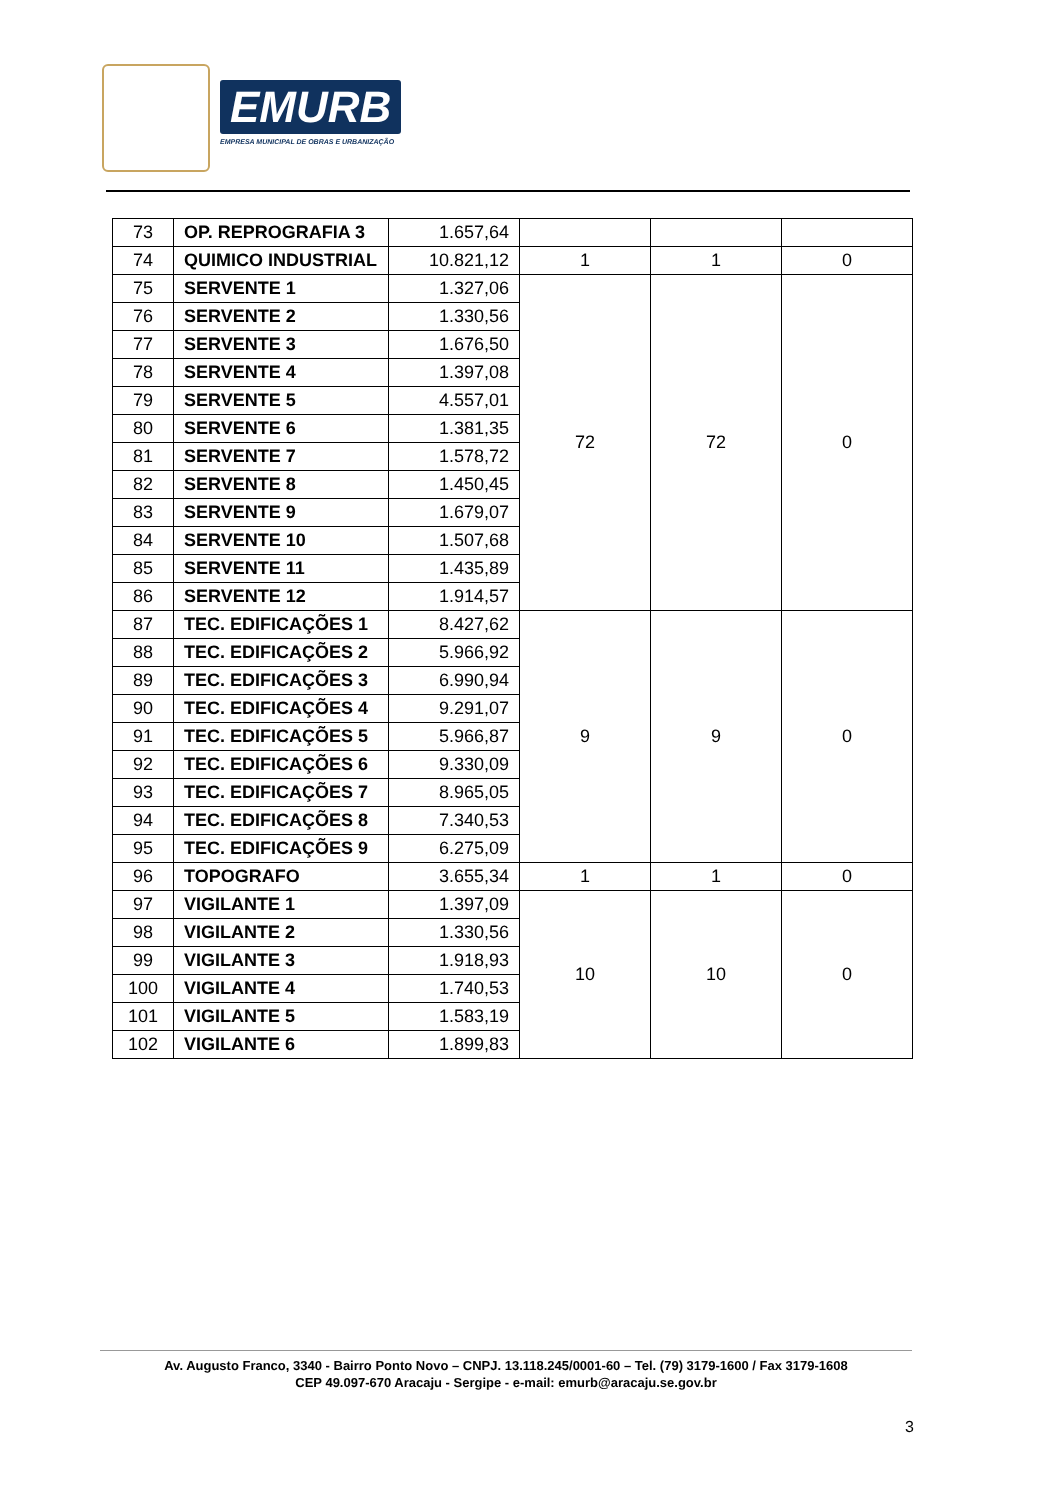EMURB
EMPRESA MUNICIPAL DE OBRAS E URBANIZAÇÃO
| 73 | OP. REPROGRAFIA 3 | 1.657,64 | | | |
| 74 | QUIMICO INDUSTRIAL | 10.821,12 | 1 | 1 | 0 |
| 75 | SERVENTE 1 | 1.327,06 | 72 | 72 | 0 |
| 76 | SERVENTE 2 | 1.330,56 | | | |
| 77 | SERVENTE 3 | 1.676,50 | | | |
| 78 | SERVENTE 4 | 1.397,08 | | | |
| 79 | SERVENTE 5 | 4.557,01 | | | |
| 80 | SERVENTE 6 | 1.381,35 | | | |
| 81 | SERVENTE 7 | 1.578,72 | | | |
| 82 | SERVENTE 8 | 1.450,45 | | | |
| 83 | SERVENTE 9 | 1.679,07 | | | |
| 84 | SERVENTE 10 | 1.507,68 | | | |
| 85 | SERVENTE 11 | 1.435,89 | | | |
| 86 | SERVENTE 12 | 1.914,57 | | | |
| 87 | TEC. EDIFICAÇÕES 1 | 8.427,62 | 9 | 9 | 0 |
| 88 | TEC. EDIFICAÇÕES 2 | 5.966,92 | | | |
| 89 | TEC. EDIFICAÇÕES 3 | 6.990,94 | | | |
| 90 | TEC. EDIFICAÇÕES 4 | 9.291,07 | | | |
| 91 | TEC. EDIFICAÇÕES 5 | 5.966,87 | | | |
| 92 | TEC. EDIFICAÇÕES 6 | 9.330,09 | | | |
| 93 | TEC. EDIFICAÇÕES 7 | 8.965,05 | | | |
| 94 | TEC. EDIFICAÇÕES 8 | 7.340,53 | | | |
| 95 | TEC. EDIFICAÇÕES 9 | 6.275,09 | | | |
| 96 | TOPOGRAFO | 3.655,34 | 1 | 1 | 0 |
| 97 | VIGILANTE 1 | 1.397,09 | 10 | 10 | 0 |
| 98 | VIGILANTE 2 | 1.330,56 | | | |
| 99 | VIGILANTE 3 | 1.918,93 | | | |
| 100 | VIGILANTE 4 | 1.740,53 | | | |
| 101 | VIGILANTE 5 | 1.583,19 | | | |
| 102 | VIGILANTE 6 | 1.899,83 | | | |
Av. Augusto Franco, 3340 - Bairro Ponto Novo – CNPJ. 13.118.245/0001-60 – Tel. (79) 3179-1600 / Fax 3179-1608
CEP 49.097-670 Aracaju - Sergipe - e-mail: emurb@aracaju.se.gov.br
3